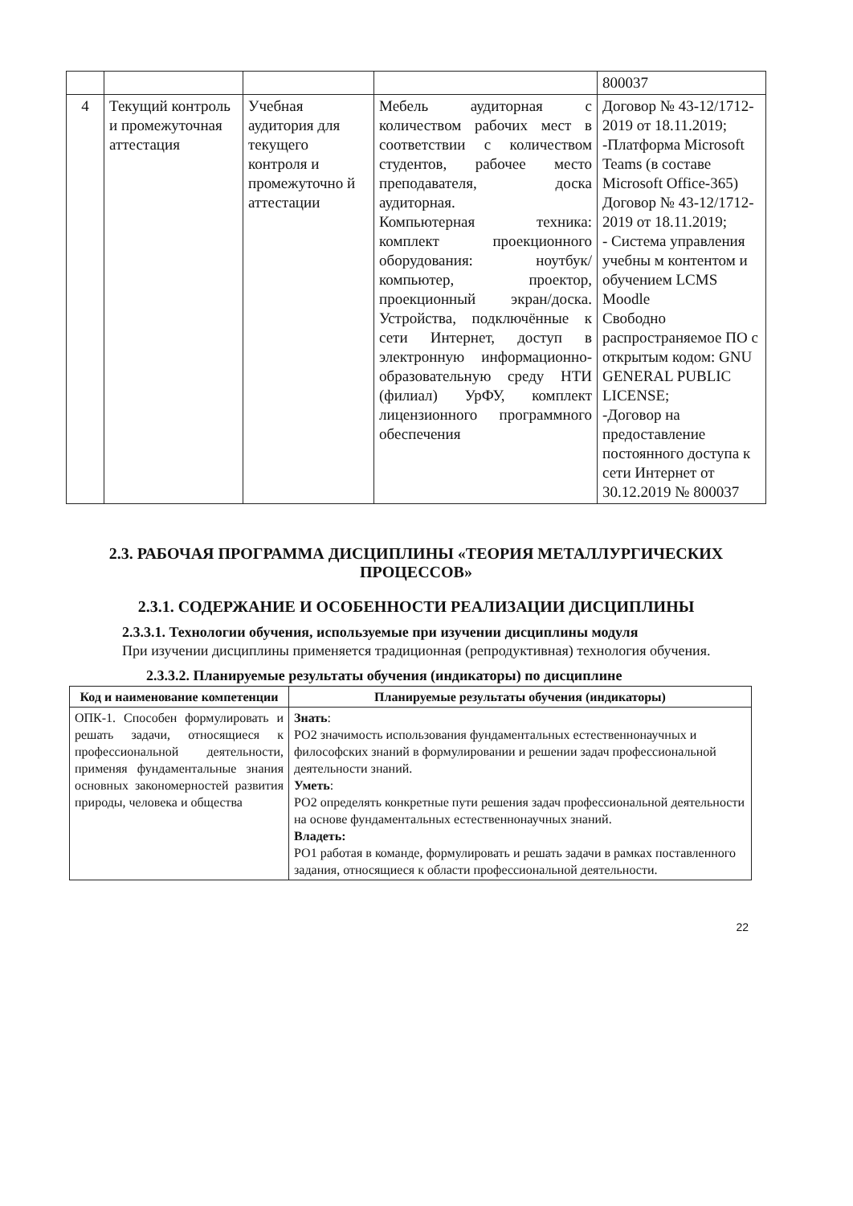| | | | | 800037 |
| 4 | Текущий контроль и промежуточная аттестация | Учебная аудитория для текущего контроля и промежуточно й аттестации | Мебель аудиторная с количеством рабочих мест в соответствии с количеством студентов, рабочее место преподавателя, доска аудиторная. Компьютерная техника: комплект проекционного оборудования: ноутбук/компьютер, проектор, проекционный экран/доска. Устройства, подключённые к сети Интернет, доступ в электронную информационно-образовательную среду НТИ (филиал) УрФУ, комплект лицензионного программного обеспечения | Договор № 43-12/1712-2019 от 18.11.2019; -Платформа Microsoft Teams (в составе Microsoft Office-365) Договор № 43-12/1712-2019 от 18.11.2019; - Система управления учебны м контентом и обучением LCMS Moodle Свободно распространяемое ПО с открытым кодом: GNU GENERAL PUBLIC LICENSE; -Договор на предоставление постоянного доступа к сети Интернет от 30.12.2019 № 800037 |
2.3. РАБОЧАЯ ПРОГРАММА ДИСЦИПЛИНЫ «ТЕОРИЯ МЕТАЛЛУРГИЧЕСКИХ ПРОЦЕССОВ»
2.3.1. СОДЕРЖАНИЕ И ОСОБЕННОСТИ РЕАЛИЗАЦИИ ДИСЦИПЛИНЫ
2.3.3.1. Технологии обучения, используемые при изучении дисциплины модуля
При изучении дисциплины применяется традиционная (репродуктивная) технология обучения.
2.3.3.2. Планируемые результаты обучения (индикаторы) по дисциплине
| Код и наименование компетенции | Планируемые результаты обучения (индикаторы) |
| --- | --- |
| ОПК-1. Способен формулировать и решать задачи, относящиеся к профессиональной деятельности, применяя фундаментальные знания основных закономерностей развития природы, человека и общества | Знать : РО2 значимость использования фундаментальных естественнонаучных и философских знаний в формулировании и решении задач профессиональной деятельности знаний. Уметь : РО2 определять конкретные пути решения задач профессиональной деятельности на основе фундаментальных естественнонаучных знаний. Владеть: РО1 работая в команде, формулировать и решать задачи в рамках поставленного задания, относящиеся к области профессиональной деятельности. |
22